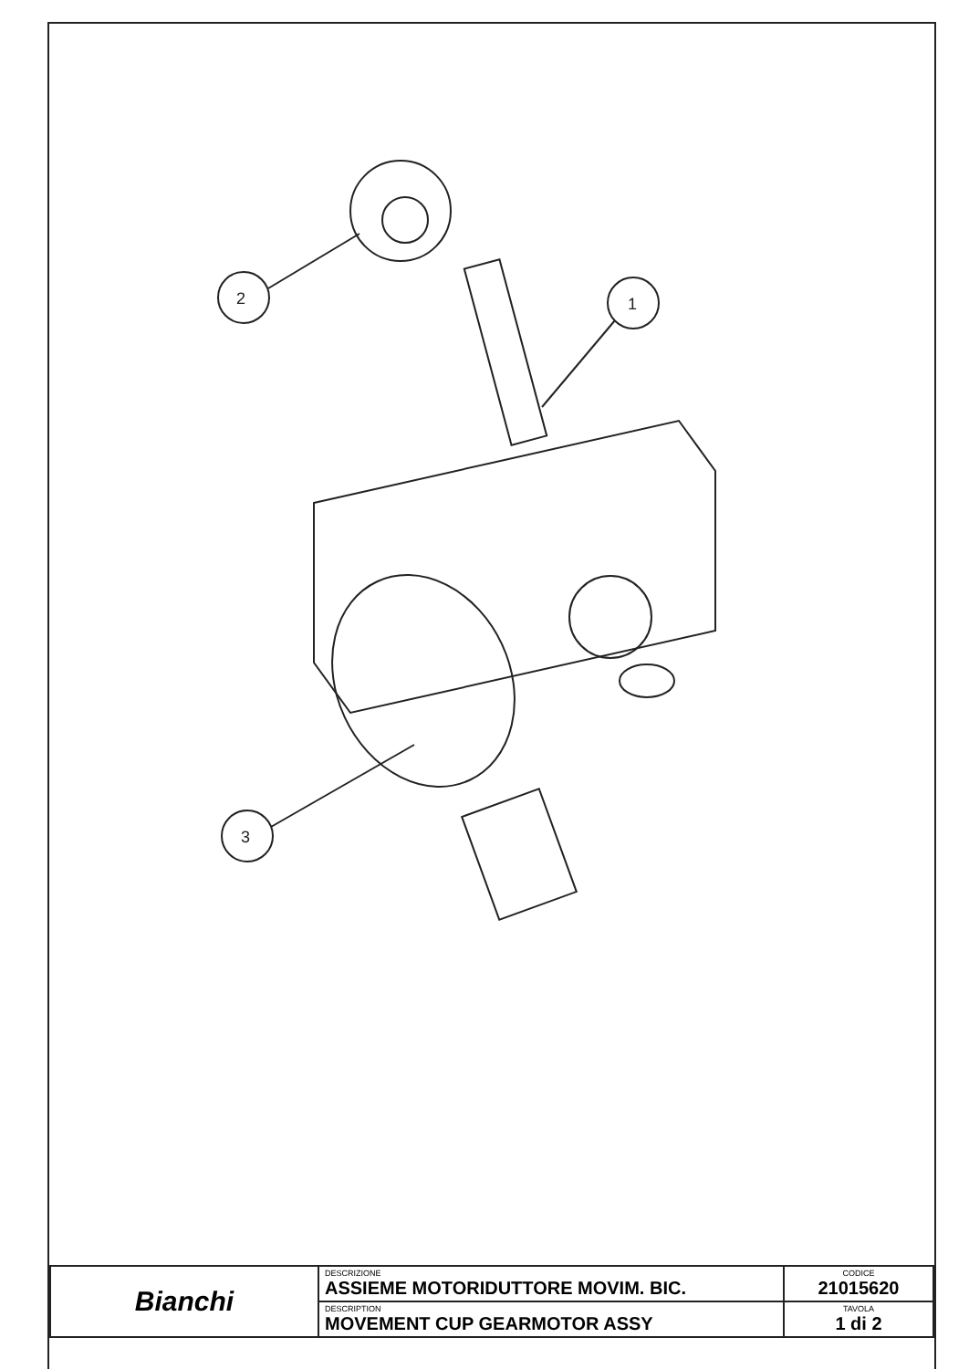2
1
3
| Bianchi | DESCRIZIONE ASSIEME MOTORIDUTTORE MOVIM. BIC. | CODICE 21015620 |
| | DESCRIPTION MOVEMENT CUP GEARMOTOR ASSY | TAVOLA 1 di 2 |